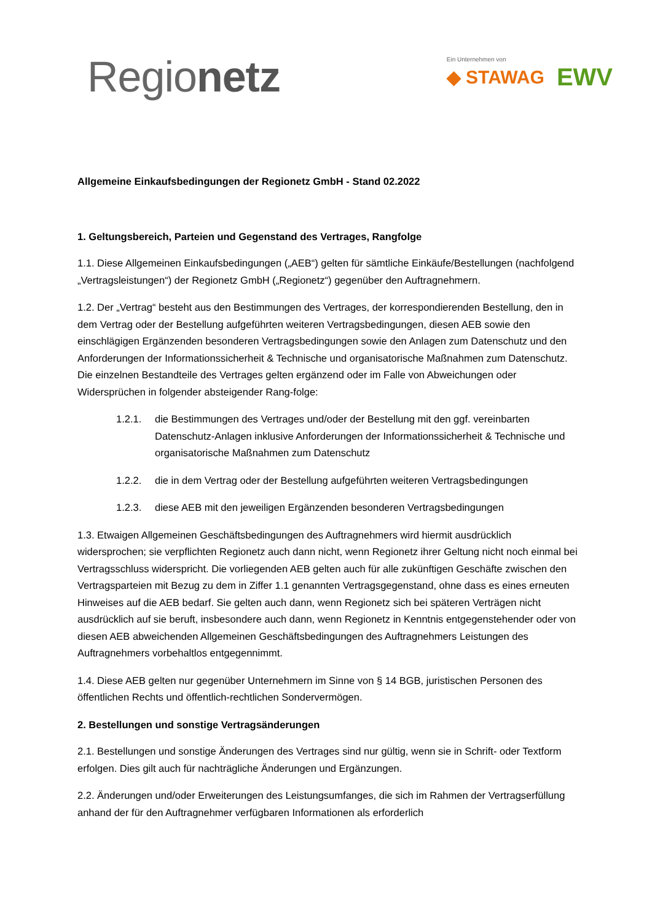Regionetz
Ein Unternehmen von
◆ STAWAG EWV
Allgemeine Einkaufsbedingungen der Regionetz GmbH - Stand 02.2022
1. Geltungsbereich, Parteien und Gegenstand des Vertrages, Rangfolge
1.1. Diese Allgemeinen Einkaufsbedingungen („AEB“) gelten für sämtliche Einkäufe/Bestellungen (nachfolgend „Vertragsleistungen“) der Regionetz GmbH („Regionetz“) gegenüber den Auftragnehmern.
1.2. Der „Vertrag“ besteht aus den Bestimmungen des Vertrages, der korrespondierenden Bestellung, den in dem Vertrag oder der Bestellung aufgeführten weiteren Vertragsbedingungen, diesen AEB sowie den einschlägigen Ergänzenden besonderen Vertragsbedingungen sowie den Anlagen zum Datenschutz und den Anforderungen der Informationssicherheit & Technische und organisatorische Maßnahmen zum Datenschutz. Die einzelnen Bestandteile des Vertrages gelten ergänzend oder im Falle von Abweichungen oder Widersprüchen in folgender absteigender Rang-folge:
1.2.1. die Bestimmungen des Vertrages und/oder der Bestellung mit den ggf. vereinbarten Datenschutz-Anlagen inklusive Anforderungen der Informationssicherheit & Technische und organisatorische Maßnahmen zum Datenschutz
1.2.2. die in dem Vertrag oder der Bestellung aufgeführten weiteren Vertragsbedingungen
1.2.3. diese AEB mit den jeweiligen Ergänzenden besonderen Vertragsbedingungen
1.3. Etwaigen Allgemeinen Geschäftsbedingungen des Auftragnehmers wird hiermit ausdrücklich widersprochen; sie verpflichten Regionetz auch dann nicht, wenn Regionetz ihrer Geltung nicht noch einmal bei Vertragsschluss widerspricht. Die vorliegenden AEB gelten auch für alle zukünftigen Geschäfte zwischen den Vertragsparteien mit Bezug zu dem in Ziffer 1.1 genannten Vertragsgegenstand, ohne dass es eines erneuten Hinweises auf die AEB bedarf. Sie gelten auch dann, wenn Regionetz sich bei späteren Verträgen nicht ausdrücklich auf sie beruft, insbesondere auch dann, wenn Regionetz in Kenntnis entgegenstehender oder von diesen AEB abweichenden Allgemeinen Geschäftsbedingungen des Auftragnehmers Leistungen des Auftragnehmers vorbehaltlos entgegennimmt.
1.4. Diese AEB gelten nur gegenüber Unternehmern im Sinne von § 14 BGB, juristischen Personen des öffentlichen Rechts und öffentlich-rechtlichen Sondervermögen.
2. Bestellungen und sonstige Vertragsänderungen
2.1. Bestellungen und sonstige Änderungen des Vertrages sind nur gültig, wenn sie in Schrift- oder Textform erfolgen. Dies gilt auch für nachträgliche Änderungen und Ergänzungen.
2.2. Änderungen und/oder Erweiterungen des Leistungsumfanges, die sich im Rahmen der Vertragserfüllung anhand der für den Auftragnehmer verfügbaren Informationen als erforderlich